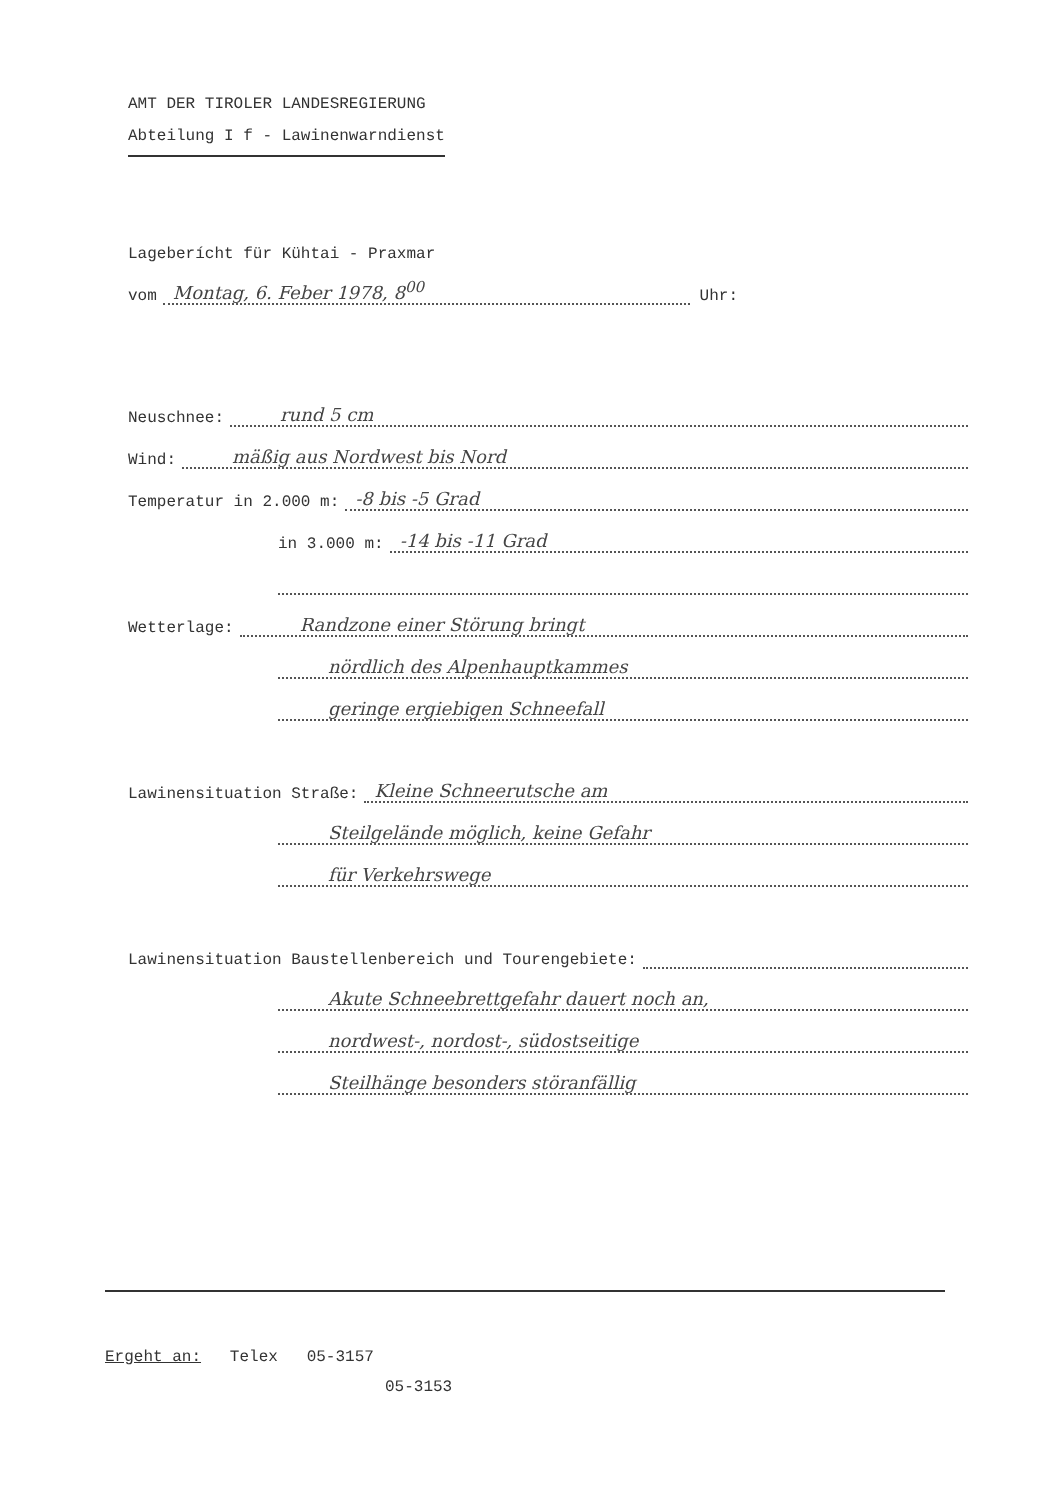AMT DER TIROLER LANDESREGIERUNG
Abteilung I f - Lawinenwarndienst
Lageberícht für Kühtai - Praxmar
vom Montag, 6. Feber 1978, 8<sup>00</sup> Uhr:
Neuschnee: rund 5 cm
Wind: mäßig aus Nordwest bis Nord
Temperatur in 2.000 m: -8 bis -5 Grad
in 3.000 m: -14 bis -11 Grad
Wetterlage: Randzone einer Störung bringt
nördlich des Alpenhauptkammes
geringe ergiebigen Schneefall
Lawinensituation Straße: Kleine Schneerutsche am
Steilgelände möglich, keine Gefahr
für Verkehrswege
Lawinensituation Baustellenbereich und Tourengebiete:
Akute Schneebrettgefahr dauert noch an,
nordwest-, nordost-, südostseitige
Steilhänge besonders störanfällig
Ergeht an: Telex 05-3157
05-3153